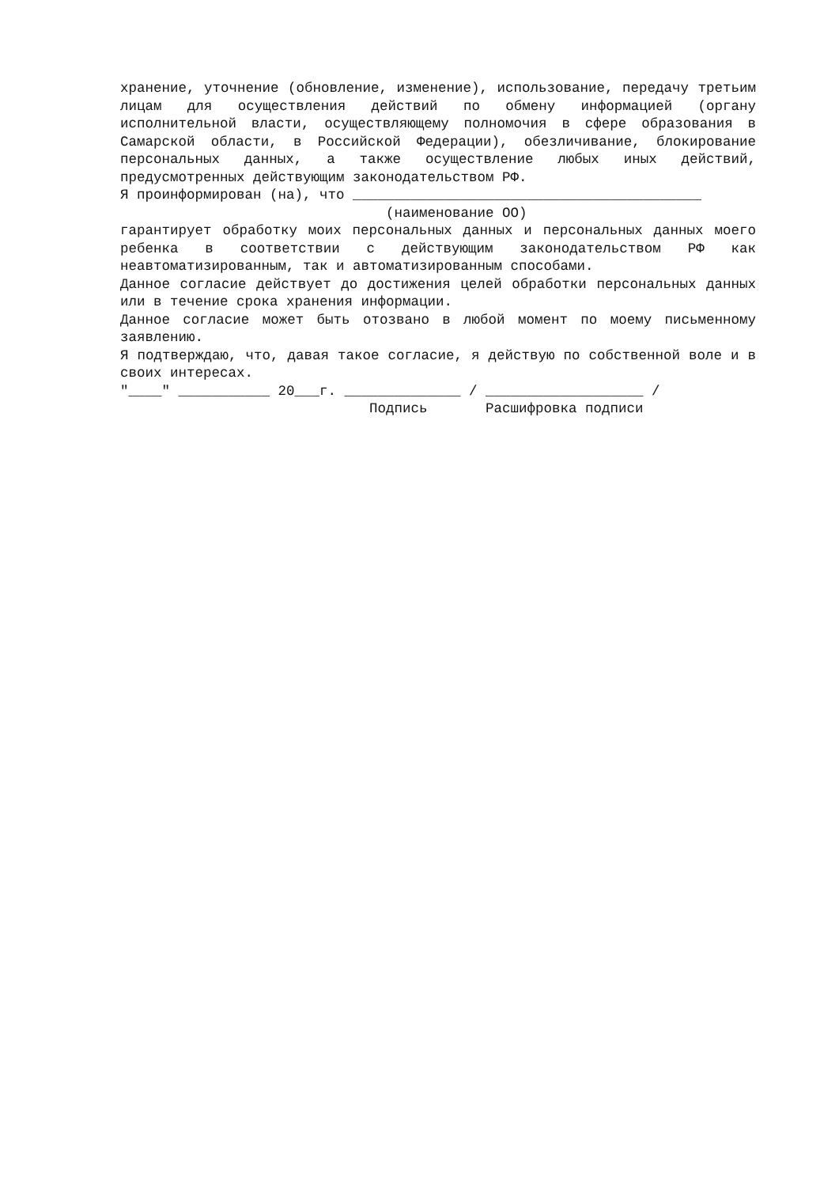хранение, уточнение (обновление, изменение), использование, передачу третьим лицам для осуществления действий по обмену информацией (органу исполнительной власти, осуществляющему полномочия в сфере образования в Самарской области, в Российской Федерации), обезличивание, блокирование персональных данных, а также осуществление любых иных действий, предусмотренных действующим законодательством РФ.
Я проинформирован (на), что __________________________________________
(наименование ОО)
гарантирует обработку моих персональных данных и персональных данных моего ребенка в соответствии с действующим законодательством РФ как неавтоматизированным, так и автоматизированным способами.
Данное согласие действует до достижения целей обработки персональных данных или в течение срока хранения информации.
Данное согласие может быть отозвано в любой момент по моему письменному заявлению.
Я подтверждаю, что, давая такое согласие, я действую по собственной воле и в своих интересах.
"____" ___________ 20___г. ______________ / ___________________ /
Подпись Расшифровка подписи